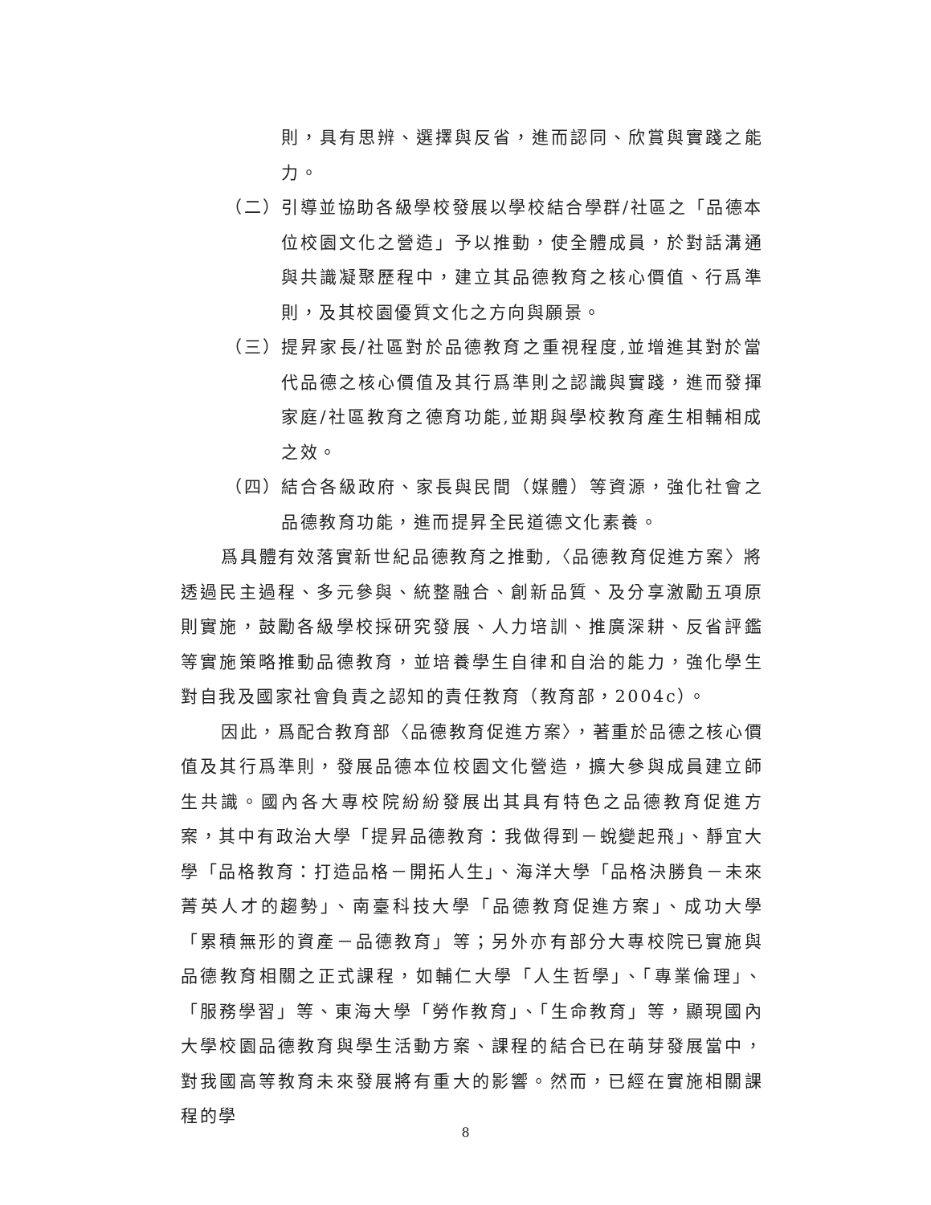則，具有思辨、選擇與反省，進而認同、欣賞與實踐之能力。
（二） 引導並協助各級學校發展以學校結合學群/社區之「品德本位校園文化之營造」予以推動，使全體成員，於對話溝通與共識凝聚歷程中，建立其品德教育之核心價值、行爲準則，及其校園優質文化之方向與願景。
（三） 提昇家長/社區對於品德教育之重視程度,並增進其對於當代品德之核心價值及其行爲準則之認識與實踐，進而發揮家庭/社區教育之德育功能,並期與學校教育產生相輔相成之效。
（四） 結合各級政府、家長與民間（媒體）等資源，強化社會之品德教育功能，進而提昇全民道德文化素養。
爲具體有效落實新世紀品德教育之推動,〈品德教育促進方案〉將透過民主過程、多元參與、統整融合、創新品質、及分享激勵五項原則實施，鼓勵各級學校採研究發展、人力培訓、推廣深耕、反省評鑑等實施策略推動品德教育，並培養學生自律和自治的能力，強化學生對自我及國家社會負責之認知的責任教育（教育部，2004c）。
因此，爲配合教育部〈品德教育促進方案〉，著重於品德之核心價值及其行爲準則，發展品德本位校園文化營造，擴大參與成員建立師生共識。國內各大專校院紛紛發展出其具有特色之品德教育促進方案，其中有政治大學「提昇品德教育：我做得到－蛻變起飛」、靜宜大學「品格教育：打造品格－開拓人生」、海洋大學「品格決勝負－未來菁英人才的趨勢」、南臺科技大學「品德教育促進方案」、成功大學「累積無形的資產－品德教育」等；另外亦有部分大專校院已實施與品德教育相關之正式課程，如輔仁大學「人生哲學」、「專業倫理」、「服務學習」等、東海大學「勞作教育」、「生命教育」等，顯現國內大學校園品德教育與學生活動方案、課程的結合已在萌芽發展當中，對我國高等教育未來發展將有重大的影響。然而，已經在實施相關課程的學
8